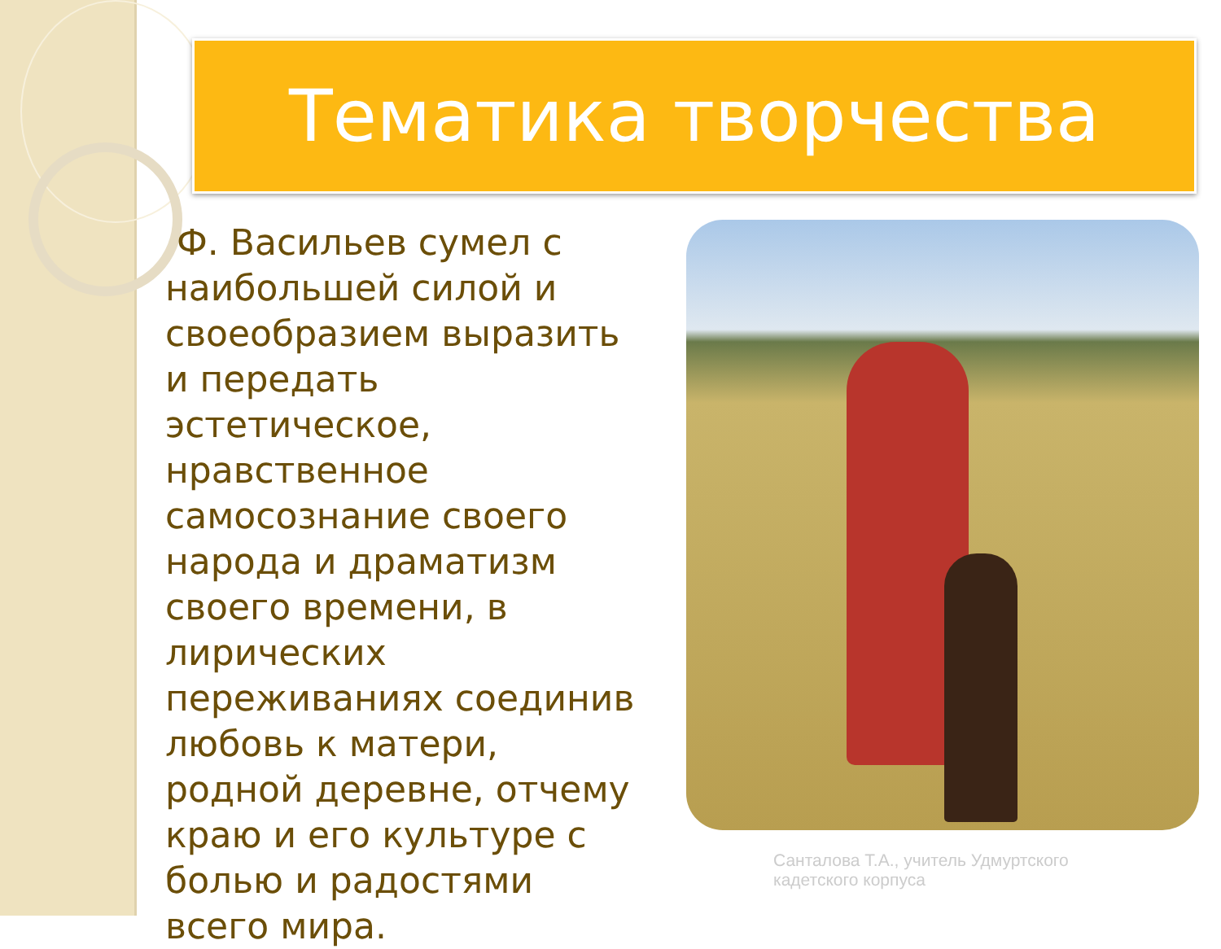Тематика творчества
Ф. Васильев сумел с наибольшей силой и своеобразием выразить и передать эстетическое, нравственное самосознание своего народа и драматизм своего времени, в лирических переживаниях соединив любовь к матери, родной деревне, отчему краю и его культуре с болью и радостями всего мира.
Санталова Т.А., учитель Удмуртского
кадетского корпуса